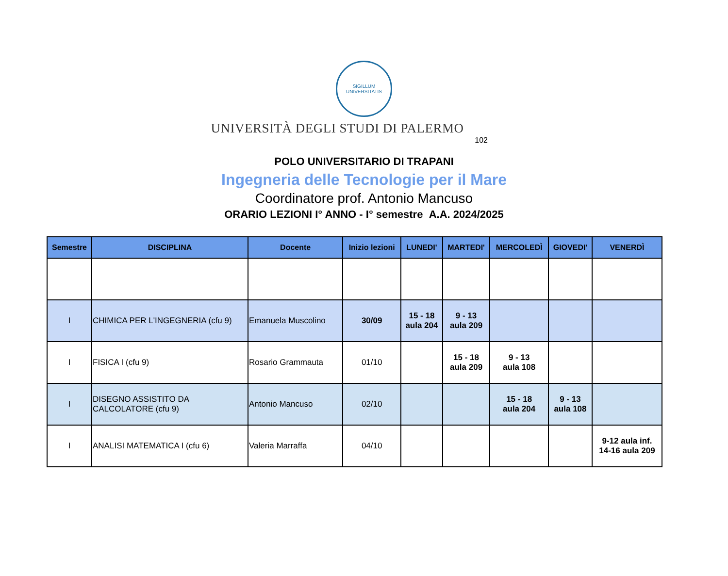SIGILLUM UNIVERSITATIS
UNIVERSITÀ DEGLI STUDI DI PALERMO
102
POLO UNIVERSITARIO DI TRAPANI
Ingegneria delle Tecnologie per il Mare
Coordinatore prof. Antonio Mancuso
ORARIO LEZIONI I° ANNO - I° semestre A.A. 2024/2025
| Semestre | DISCIPLINA | Docente | Inizio lezioni | LUNEDI' | MARTEDI' | MERCOLEDÌ | GIOVEDI' | VENERDÌ |
| --- | --- | --- | --- | --- | --- | --- | --- | --- |
| I | CHIMICA PER L'INGEGNERIA (cfu 9) | Emanuela Muscolino | 30/09 | 15 - 18 aula 204 | 9 - 13 aula 209 | | | |
| I | FISICA I (cfu 9) | Rosario Grammauta | 01/10 | | 15 - 18 aula 209 | 9 - 13 aula 108 | | |
| I | DISEGNO ASSISTITO DA CALCOLATORE (cfu 9) | Antonio Mancuso | 02/10 | | | 15 - 18 aula 204 | 9 - 13 aula 108 | |
| I | ANALISI MATEMATICA I (cfu 6) | Valeria Marraffa | 04/10 | | | | | 9-12 aula inf. 14-16 aula 209 |